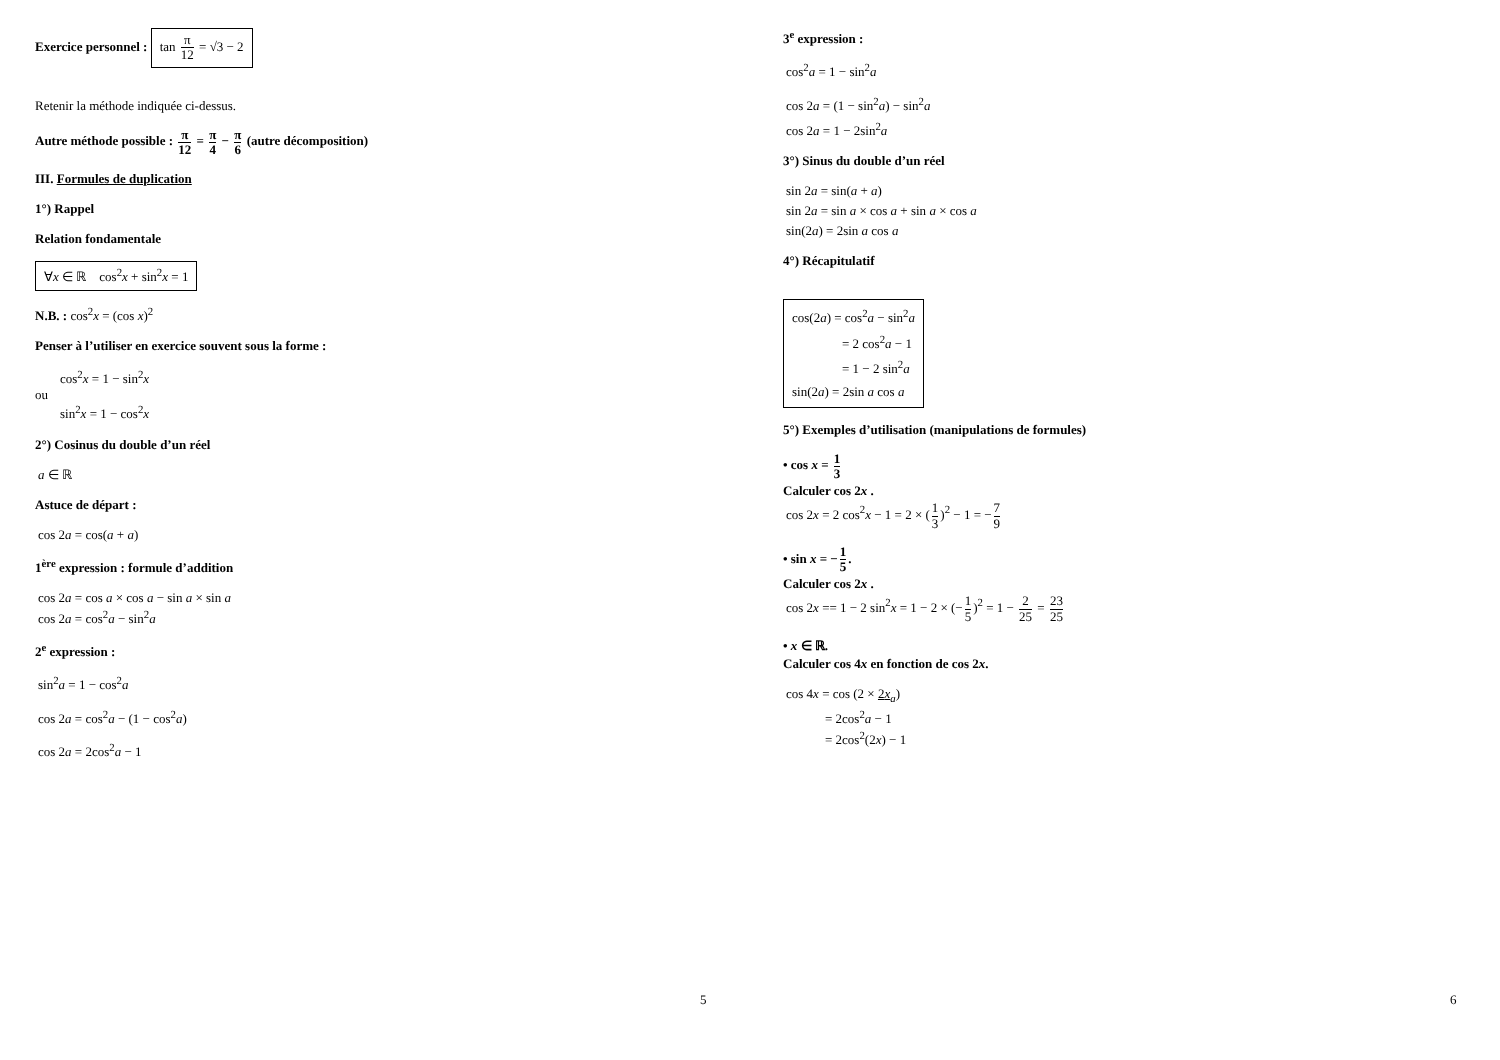Exercice personnel : tan π 12 = √3 − 2
Retenir la méthode indiquée ci-dessus.
Autre méthode possible : π 12 = π 4 − π 6 (autre décomposition)
III. Formules de duplication
1°) Rappel
Relation fondamentale
∀x ∈ ℝ cos<sup>2</sup>x + sin<sup>2</sup>x = 1
N.B. : cos<sup>2</sup>x = (cos x)<sup>2</sup>
Penser à l’utiliser en exercice souvent sous la forme :
cos<sup>2</sup>x = 1 − sin<sup>2</sup>x
ou
sin<sup>2</sup>x = 1 − cos<sup>2</sup>x
2°) Cosinus du double d’un réel
a ∈ ℝ
Astuce de départ :
cos 2a = cos(a + a)
1<sup>ère</sup> expression : formule d’addition
cos 2a = cos a × cos a − sin a × sin a
cos 2a = cos<sup>2</sup>a − sin<sup>2</sup>a
2<sup>e</sup> expression :
sin<sup>2</sup>a = 1 − cos<sup>2</sup>a
cos 2a = cos<sup>2</sup>a − (1 − cos<sup>2</sup>a)
cos 2a = 2cos<sup>2</sup>a − 1
5
3<sup>e</sup> expression :
cos<sup>2</sup>a = 1 − sin<sup>2</sup>a
cos 2a = (1 − sin<sup>2</sup>a) − sin<sup>2</sup>a
cos 2a = 1 − 2sin<sup>2</sup>a
3°) Sinus du double d’un réel
sin 2a = sin(a + a)
sin 2a = sin a × cos a + sin a × cos a
sin(2a) = 2sin a cos a
4°) Récapitulatif
cos(2a) = cos<sup>2</sup>a − sin<sup>2</sup>a
= 2 cos<sup>2</sup>a − 1
= 1 − 2 sin<sup>2</sup>a
sin(2a) = 2sin a cos a
5°) Exemples d’utilisation (manipulations de formules)
• cos x = 1 3
Calculer cos 2x .
cos 2x = 2 cos<sup>2</sup>x − 1 = 2 × (1 3)<sup>2</sup> − 1 = −7 9
• sin x = −1 5.
Calculer cos 2x .
cos 2x == 1 − 2 sin<sup>2</sup>x = 1 − 2 × (−1 5)<sup>2</sup> = 1 − 2 25 = 23 25
• x ∈ ℝ.
Calculer cos 4x en fonction de cos 2x.
cos 4x = cos (2 × 2x<sub>a</sub>)
= 2cos<sup>2</sup>a − 1
= 2cos<sup>2</sup>(2x) − 1
6